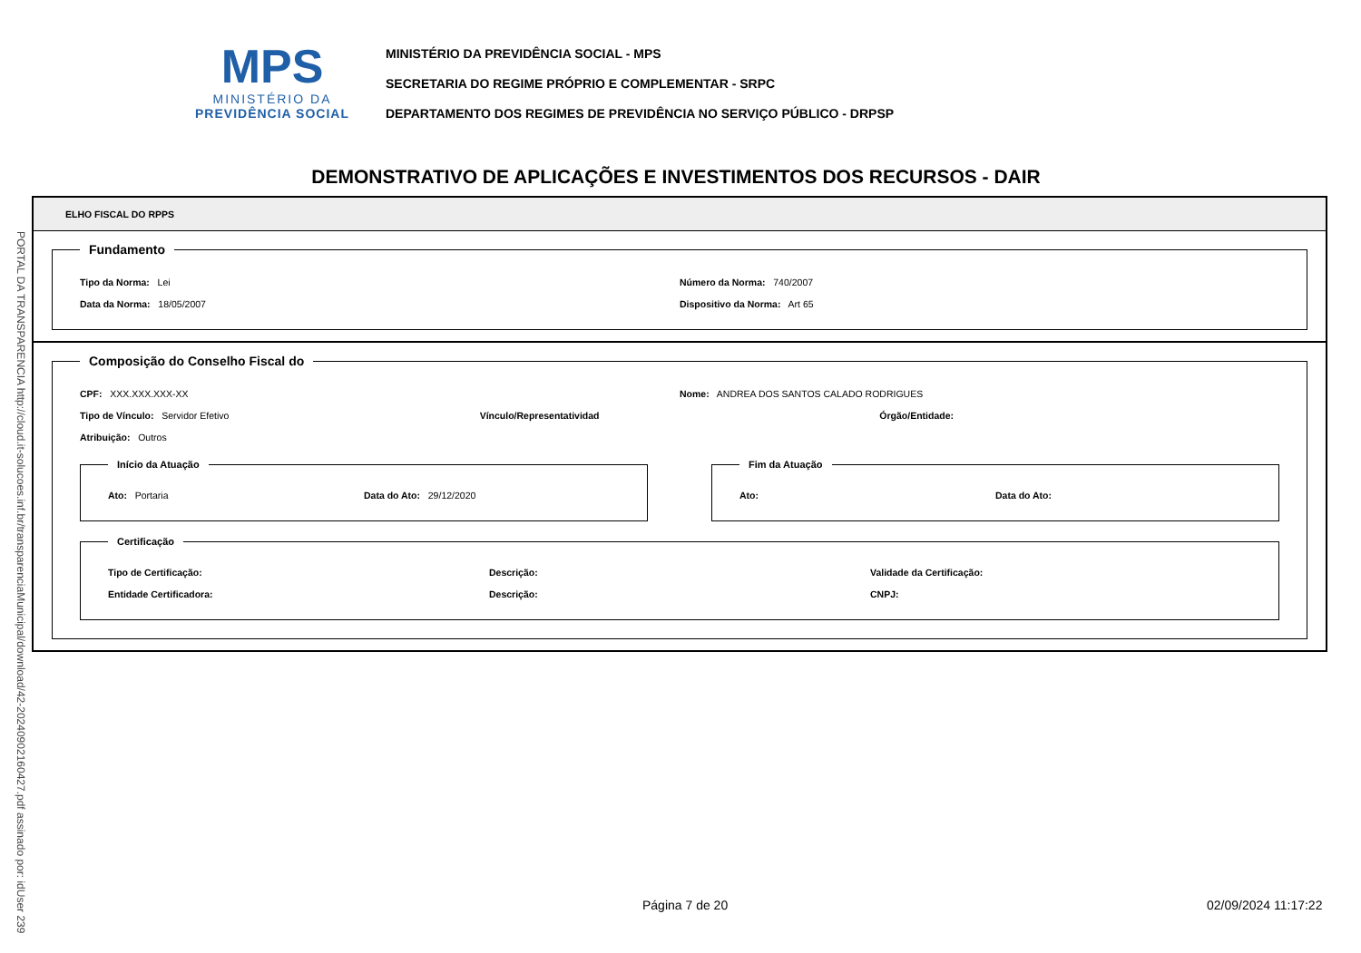MPS
MINISTÉRIO DA
PREVIDÊNCIA SOCIAL
MINISTÉRIO DA PREVIDÊNCIA SOCIAL - MPS
SECRETARIA DO REGIME PRÓPRIO E COMPLEMENTAR - SRPC
DEPARTAMENTO DOS REGIMES DE PREVIDÊNCIA NO SERVIÇO PÚBLICO - DRPSP
DEMONSTRATIVO DE APLICAÇÕES E INVESTIMENTOS DOS RECURSOS - DAIR
PORTAL DA TRANSPARENCIA http://cloud.it-solucoes.inf.br/transparenciaMunicipal/download/42-20240902160427.pdf assinado por: idUser 239
ELHO FISCAL DO RPPS
Fundamento
Tipo da Norma: Lei Número da Norma: 740/2007
Data da Norma: 18/05/2007 Dispositivo da Norma: Art 65
Composição do Conselho Fiscal do
CPF: XXX.XXX.XXX-XX Nome: ANDREA DOS SANTOS CALADO RODRIGUES
Tipo de Vínculo: Servidor Efetivo Vínculo/Representatividad Órgão/Entidade:
Atribuição: Outros
Início da Atuação
Ato: Portaria Data do Ato: 29/12/2020
Fim da Atuação
Ato: Data do Ato:
Certificação
Tipo de Certificação: Descrição: Validade da Certificação:
Entidade Certificadora: Descrição: CNPJ:
Página 7 de 20 02/09/2024 11:17:22